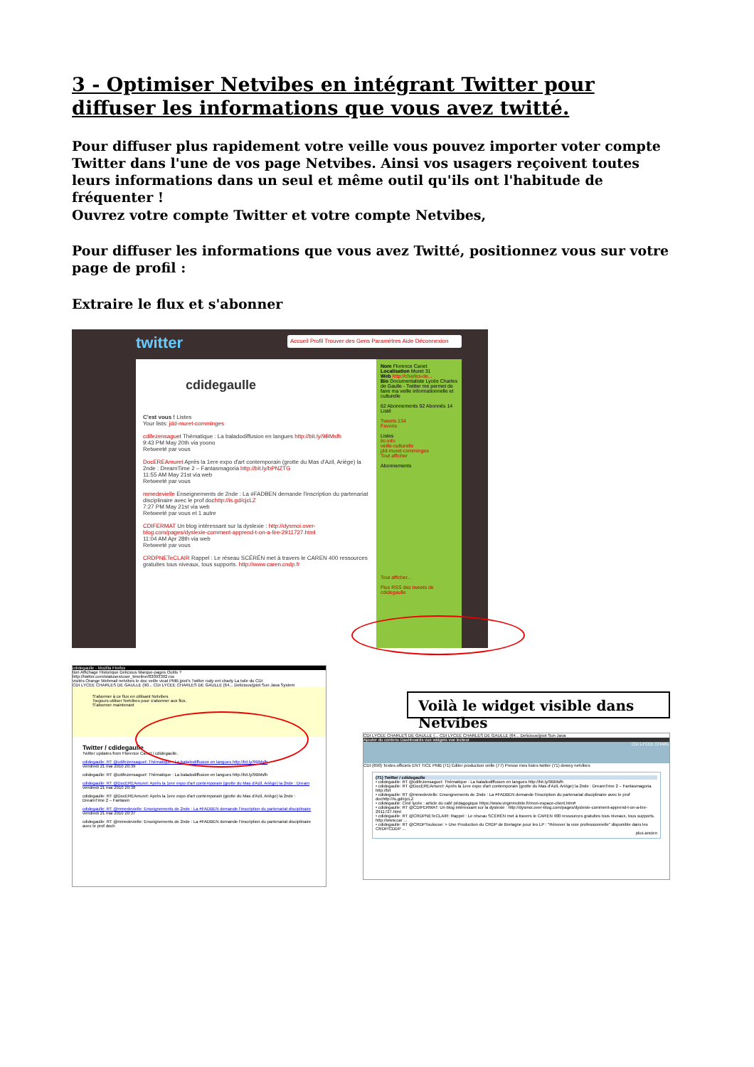3 - Optimiser Netvibes en intégrant Twitter pour diffuser les informations que vous avez twitté.
Pour diffuser plus rapidement votre veille vous pouvez importer voter compte Twitter dans l'une de vos page Netvibes. Ainsi vos usagers reçoivent toutes leurs informations dans un seul et même outil qu'ils ont l'habitude de fréquenter !
Ouvrez votre compte Twitter et votre compte Netvibes,
Pour diffuser les informations que vous avez Twitté, positionnez vous sur votre page de profil :
Extraire le flux et s'abonner
twitter
Accueil Profil Trouver des Gens Paramètres Aide Déconnexion
cdidegaulle
C'est vous ! Listes
Your lists: jdd-muret-comminges
cdifezensaguet Thématique : La baladodiffusion en langues http://bit.ly/9BMsfh
9:43 PM May 20th via yoono
Retweeté par vous
DocEREAmuret Après la 1ere expo d'art contemporain (grotte du Mas d'Azil, Ariège) la 2nde : DreamTime 2 – Fantasmagoria http://bit.ly/bPNZTG
11:55 AM May 21st via web
Retweeté par vous
mmedevielle Enseignements de 2nde : La #FADBEN demande l'inscription du partenariat disciplinaire avec le prof dochttp://is.gd/cjcLZ
7:27 PM May 21st via web
Retweeté par vous et 1 autre
CDIFERMAT Un blog intéressant sur la dyslexie : http://dysmoi.over-blog.com/pages/dyslexie-comment-apprend-t-on-a-lire-2911727.html
11:04 AM Apr 28th via web
Retweeté par vous
CRDPNETeCLAIR Rappel : Le réseau SCÉRÉN met à travers le CAREN 400 ressources gratuites tous niveaux, tous supports. http://www.caren.cndp.fr
Nom Florence Canet
Localisation Muret 31
Web http://charles-de...
Bio Documentaliste Lycée Charles de Gaulle - Twitter me permet de faire ma veille informationnelle et culturelle
62 Abonnements 92 Abonnés 14 Listé
Tweets 134
Favoris
Listes
tic-info
veille-culturelle
jdd-muret-comminges
Tout afficher
Abonnements
Tout afficher...
Flux RSS des tweets de cdidegaulle
cdidegaulle - Mozilla Firefox
tion Affichage Historique Delicious Marque-pages Outils ?
http://twitter.com/statuses/user_timeline/83093392.rss
visités Orange Webmail netvibes le doc veille vicat PMB jpiot's Twitter rudy ent charly La toile du CDI
CDI LYCEE CHARLES DE GAULLE (90... CDI LYCEE CHARLES DE GAULLE (64... Delicious/jpiot Sun Java System
S'abonner à ce flux en utilisant Netvibes
Toujours utiliser Netvibes pour s'abonner aux flux.
S'abonner maintenant
Twitter / cdidegaulle
Twitter updates from Florence Canet / cdidegaulle.
cdidegaulle: RT @cdifezensaguet: Thématique : La baladodiffusion en langues http://bit.ly/9BMsfh
vendredi 21 mai 2010 20:39
cdidegaulle: RT @cdifezensaguet: Thématique : La baladodiffusion en langues http://bit.ly/9BMsfh
cdidegaulle: RT @DocEREAmuret: Après la 1ere expo d'art contemporain (grotte du Mas d'Azil, Ariège) la 2nde : Dream
vendredi 21 mai 2010 20:38
cdidegaulle: RT @DocEREAmuret: Après la 1ere expo d'art contemporain (grotte du Mas d'Azil, Ariège) la 2nde : DreamTime 2 – Fantasm
cdidegaulle: RT @mmedevielle: Enseignements de 2nde : La #FADBEN demande l'inscription du partenariat disciplinaire
vendredi 21 mai 2010 20:37
cdidegaulle: RT @mmedevielle: Enseignements de 2nde : La #FADBEN demande l'inscription du partenariat disciplinaire avec le prof doch
Voilà le widget visible dans Netvibes
CDI LYCEE CHARLES DE GAULLE (... CDI LYCEE CHARLES DE GAULLE (64... Delicious/jpiot Sun Java
Ajouter du contenu Dashboards vue widgets vue lecteur
CDI LYCEE CHARL
CDI (690) Textes officiels ENT TICE PMB (71) Éditer production veille (77) Presse mes listes twitter (71) dewey netvibes
(71) Twitter / cdidegaulle
• cdidegaulle: RT @cdifezensaguet: Thématique : La baladodiffusion en langues http://bit.ly/9BMsfh
• cdidegaulle: RT @DocEREAmuret: Après la 1ere expo d'art contemporain (grotte du Mas d'Azil, Ariège) la 2nde : DreamTime 2 – Fantasmagoria http://bit
• cdidegaulle: RT @mmedevielle: Enseignements de 2nde : La #FADBEN demande l'inscription du partenariat disciplinaire avec le prof dochttp://is.gd/cjcLZ
• cdidegaulle: Ciné lycée : article du café pédagogique https://www.virginmobile.fr/mon-espace-client.htm#
• cdidegaulle: RT @CDIFERMAT: Un blog intéressant sur la dyslexie : http://dysmoi.over-blog.com/pages/dyslexie-comment-apprend-t-on-a-lire-2911727.html
• cdidegaulle: RT @CRDPNETeCLAIR: Rappel : Le réseau SCÉRÉN met à travers le CAREN 400 ressources gratuites tous niveaux, tous supports. http://www.car ...
• cdidegaulle: RT @CRDPToulouse: > Une Production du CRDP de Bretagne pour les LP : "Rénover la voie professionnelle" disponible dans les CRDP/CDDP ...
plus ancien